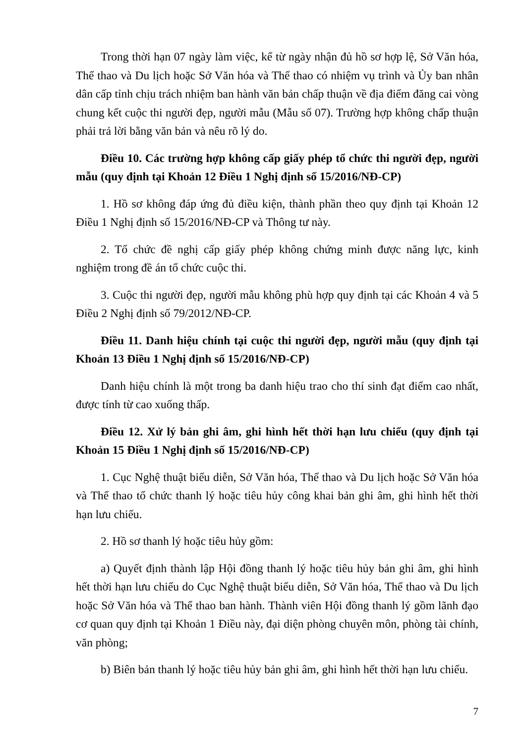Trong thời hạn 07 ngày làm việc, kể từ ngày nhận đủ hồ sơ hợp lệ, Sở Văn hóa, Thể thao và Du lịch hoặc Sở Văn hóa và Thể thao có nhiệm vụ trình và Ủy ban nhân dân cấp tỉnh chịu trách nhiệm ban hành văn bản chấp thuận về địa điểm đăng cai vòng chung kết cuộc thi người đẹp, người mẫu (Mẫu số 07). Trường hợp không chấp thuận phải trả lời bằng văn bản và nêu rõ lý do.
Điều 10. Các trường hợp không cấp giấy phép tổ chức thi người đẹp, người mẫu (quy định tại Khoản 12 Điều 1 Nghị định số 15/2016/NĐ-CP)
1. Hồ sơ không đáp ứng đủ điều kiện, thành phần theo quy định tại Khoản 12 Điều 1 Nghị định số 15/2016/NĐ-CP và Thông tư này.
2. Tổ chức đề nghị cấp giấy phép không chứng minh được năng lực, kinh nghiệm trong đề án tổ chức cuộc thi.
3. Cuộc thi người đẹp, người mẫu không phù hợp quy định tại các Khoản 4 và 5 Điều 2 Nghị định số 79/2012/NĐ-CP.
Điều 11. Danh hiệu chính tại cuộc thi người đẹp, người mẫu (quy định tại Khoản 13 Điều 1 Nghị định số 15/2016/NĐ-CP)
Danh hiệu chính là một trong ba danh hiệu trao cho thí sinh đạt điểm cao nhất, được tính từ cao xuống thấp.
Điều 12. Xử lý bản ghi âm, ghi hình hết thời hạn lưu chiểu (quy định tại Khoản 15 Điều 1 Nghị định số 15/2016/NĐ-CP)
1. Cục Nghệ thuật biểu diễn, Sở Văn hóa, Thể thao và Du lịch hoặc Sở Văn hóa và Thể thao tổ chức thanh lý hoặc tiêu hủy công khai bản ghi âm, ghi hình hết thời hạn lưu chiểu.
2. Hồ sơ thanh lý hoặc tiêu hủy gồm:
a) Quyết định thành lập Hội đồng thanh lý hoặc tiêu hủy bản ghi âm, ghi hình hết thời hạn lưu chiểu do Cục Nghệ thuật biểu diễn, Sở Văn hóa, Thể thao và Du lịch hoặc Sở Văn hóa và Thể thao ban hành. Thành viên Hội đồng thanh lý gồm lãnh đạo cơ quan quy định tại Khoản 1 Điều này, đại diện phòng chuyên môn, phòng tài chính, văn phòng;
b) Biên bản thanh lý hoặc tiêu hủy bản ghi âm, ghi hình hết thời hạn lưu chiểu.
7